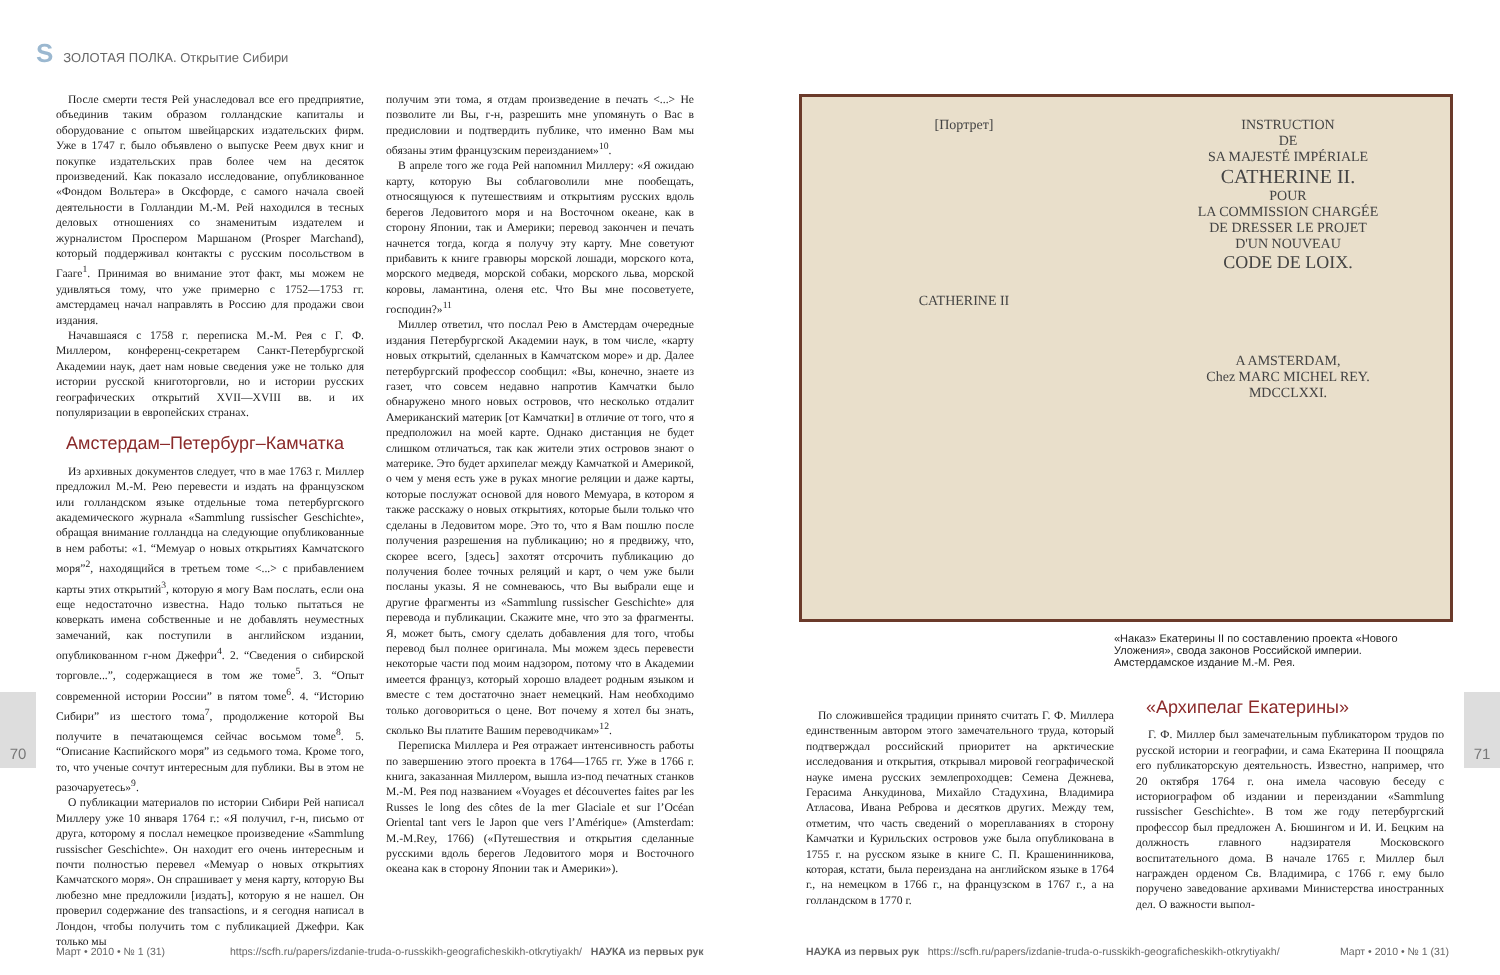S ЗОЛОТАЯ ПОЛКА. Открытие Сибири
После смерти тестя Рей унаследовал все его предприятие, объединив таким образом голландские капиталы и оборудование с опытом швейцарских издательских фирм. Уже в 1747 г. было объявлено о выпуске Реем двух книг и покупке издательских прав более чем на десяток произведений. Как показало исследование, опубликованное «Фондом Вольтера» в Оксфорде, с самого начала своей деятельности в Голландии М.-М. Рей находился в тесных деловых отношениях со знаменитым издателем и журналистом Проспером Маршаном (Prosper Marchand), который поддерживал контакты с русским посольством в Гааге<sup>1</sup>. Принимая во внимание этот факт, мы можем не удивляться тому, что уже примерно с 1752—1753 гг. амстердамец начал направлять в Россию для продажи свои издания.
Начавшаяся с 1758 г. переписка М.-М. Рея с Г. Ф. Миллером, конференц-секретарем Санкт-Петербургской Академии наук, дает нам новые сведения уже не только для истории русской книготорговли, но и истории русских географических открытий XVII—XVIII вв. и их популяризации в европейских странах.
Амстердам–Петербург–Камчатка
Из архивных документов следует, что в мае 1763 г. Миллер предложил М.-М. Рею перевести и издать на французском или голландском языке отдельные тома петербургского академического журнала «Sammlung russischer Geschichte», обращая внимание голландца на следующие опубликованные в нем работы: «1. “Мемуар о новых открытиях Камчатского моря”<sup>2</sup>, находящийся в третьем томе <...> с прибавлением карты этих открытий<sup>3</sup>, которую я могу Вам послать, если она еще недостаточно известна. Надо только пытаться не коверкать имена собственные и не добавлять неуместных замечаний, как поступили в английском издании, опубликованном г-ном Джефри<sup>4</sup>. 2. “Сведения о сибирской торговле...”, содержащиеся в том же томе<sup>5</sup>. 3. “Опыт современной истории России” в пятом томе<sup>6</sup>. 4. “Историю Сибири” из шестого тома<sup>7</sup>, продолжение которой Вы получите в печатающемся сейчас восьмом томе<sup>8</sup>. 5. “Описание Каспийского моря” из седьмого тома. Кроме того, то, что ученые сочтут интересным для публики. Вы в этом не разочаруетесь»<sup>9</sup>.
О публикации материалов по истории Сибири Рей написал Миллеру уже 10 января 1764 г.: «Я получил, г-н, письмо от друга, которому я послал немецкое произведение «Sammlung russischer Geschichte». Он находит его очень интересным и почти полностью перевел «Мемуар о новых открытиях Камчатского моря». Он спрашивает у меня карту, которую Вы любезно мне предложили [издать], которую я не нашел. Он проверил содержание des transactions, и я сегодня написал в Лондон, чтобы получить том с публикацией Джефри. Как только мы
получим эти тома, я отдам произведение в печать <...> Не позволите ли Вы, г-н, разрешить мне упомянуть о Вас в предисловии и подтвердить публике, что именно Вам мы обязаны этим французским переизданием»<sup>10</sup>.
В апреле того же года Рей напомнил Миллеру: «Я ожидаю карту, которую Вы соблаговолили мне пообещать, относящуюся к путешествиям и открытиям русских вдоль берегов Ледовитого моря и на Восточном океане, как в сторону Японии, так и Америки; перевод закончен и печать начнется тогда, когда я получу эту карту. Мне советуют прибавить к книге гравюры морской лошади, морского кота, морского медведя, морской собаки, морского льва, морской коровы, ламантина, оленя etc. Что Вы мне посоветуете, господин?»<sup>11</sup>
Миллер ответил, что послал Рею в Амстердам очередные издания Петербургской Академии наук, в том числе, «карту новых открытий, сделанных в Камчатском море» и др. Далее петербургский профессор сообщил: «Вы, конечно, знаете из газет, что совсем недавно напротив Камчатки было обнаружено много новых островов, что несколько отдалит Американский материк [от Камчатки] в отличие от того, что я предположил на моей карте. Однако дистанция не будет слишком отличаться, так как жители этих островов знают о материке. Это будет архипелаг между Камчаткой и Америкой, о чем у меня есть уже в руках многие реляции и даже карты, которые послужат основой для нового Мемуара, в котором я также расскажу о новых открытиях, которые были только что сделаны в Ледовитом море. Это то, что я Вам пошлю после получения разрешения на публикацию; но я предвижу, что, скорее всего, [здесь] захотят отсрочить публикацию до получения более точных реляций и карт, о чем уже были посланы указы. Я не сомневаюсь, что Вы выбрали еще и другие фрагменты из «Sammlung russischer Geschichte» для перевода и публикации. Скажите мне, что это за фрагменты. Я, может быть, смогу сделать добавления для того, чтобы перевод был полнее оригинала. Мы можем здесь перевести некоторые части под моим надзором, потому что в Академии имеется француз, который хорошо владеет родным языком и вместе с тем достаточно знает немецкий. Нам необходимо только договориться о цене. Вот почему я хотел бы знать, сколько Вы платите Вашим переводчикам»<sup>12</sup>.
Переписка Миллера и Рея отражает интенсивность работы по завершению этого проекта в 1764—1765 гг. Уже в 1766 г. книга, заказанная Миллером, вышла из-под печатных станков М.-М. Рея под названием «Voyages et découvertes faites par les Russes le long des côtes de la mer Glaciale et sur l’Océan Oriental tant vers le Japon que vers l’Amérique» (Amsterdam: M.-M.Rey, 1766) («Путешествия и открытия сделанные русскими вдоль берегов Ледовитого моря и Восточного океана как в сторону Японии так и Америки»).
70 71
[Портрет]
CATHERINE II
INSTRUCTION
DE
SA MAJESTÉ IMPÉRIALE
CATHERINE II.
POUR
LA COMMISSION CHARGÉE
DE DRESSER LE PROJET
D'UN NOUVEAU
CODE DE LOIX.
A AMSTERDAM,
Chez MARC MICHEL REY.
MDCCLXXI.
«Наказ» Екатерины II по составлению проекта «Нового Уложения», свода законов Российской империи. Амстердамское издание М.-М. Рея.
По сложившейся традиции принято считать Г. Ф. Миллера единственным автором этого замечательного труда, который подтверждал российский приоритет на арктические исследования и открытия, открывал мировой географической науке имена русских землепроходцев: Семена Дежнева, Герасима Анкудинова, Михайло Стадухина, Владимира Атласова, Ивана Реброва и десятков других. Между тем, отметим, что часть сведений о мореплаваниях в сторону Камчатки и Курильских островов уже была опубликована в 1755 г. на русском языке в книге С. П. Крашенинникова, которая, кстати, была переиздана на английском языке в 1764 г., на немецком в 1766 г., на французском в 1767 г., а на голландском в 1770 г.
«Архипелаг Екатерины»
Г. Ф. Миллер был замечательным публикатором трудов по русской истории и географии, и сама Екатерина II поощряла его публикаторскую деятельность. Известно, например, что 20 октября 1764 г. она имела часовую беседу с историографом об издании и переиздании «Sammlung russischer Geschichte». В том же году петербургский профессор был предложен А. Бюшингом и И. И. Бецким на должность главного надзирателя Московского воспитательного дома. В начале 1765 г. Миллер был награжден орденом Св. Владимира, с 1766 г. ему было поручено заведование архивами Министерства иностранных дел. О важности выпол-
Март • 2010 • № 1 (31)
https://scfh.ru/papers/izdanie-truda-o-russkikh-geograficheskikh-otkrytiyakh/ НАУКА из первых рук
НАУКА из первых рук https://scfh.ru/papers/izdanie-truda-o-russkikh-geograficheskikh-otkrytiyakh/
Март • 2010 • № 1 (31)